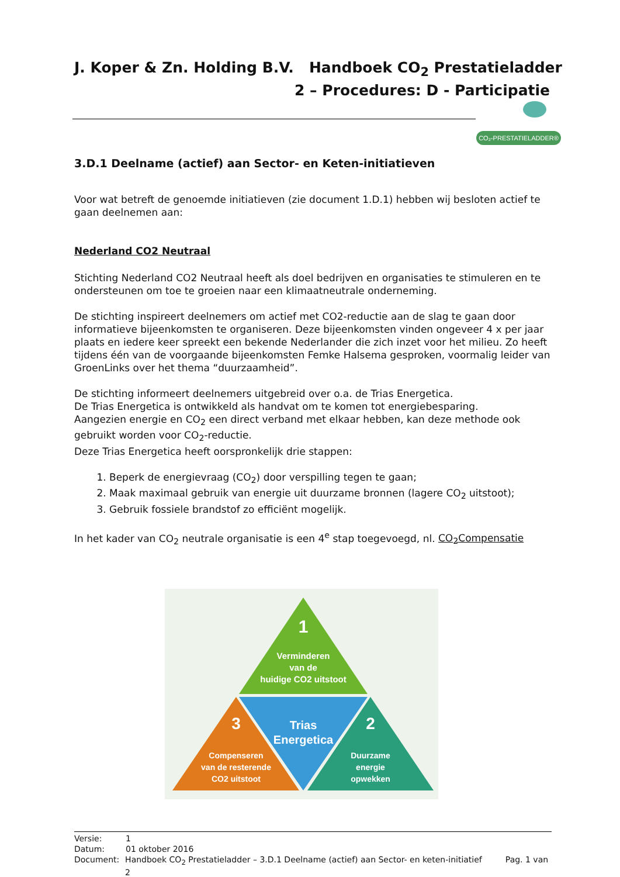J. Koper & Zn. Holding B.V. Handboek CO<sub>2</sub> Prestatieladder
2 – Procedures: D - Participatie
CO₂-PRESTATIELADDER®
3.D.1 Deelname (actief) aan Sector- en Keten-initiatieven
Voor wat betreft de genoemde initiatieven (zie document 1.D.1) hebben wij besloten actief te gaan deelnemen aan:
Nederland CO2 Neutraal
Stichting Nederland CO2 Neutraal heeft als doel bedrijven en organisaties te stimuleren en te ondersteunen om toe te groeien naar een klimaatneutrale onderneming.
De stichting inspireert deelnemers om actief met CO2-reductie aan de slag te gaan door informatieve bijeenkomsten te organiseren. Deze bijeenkomsten vinden ongeveer 4 x per jaar plaats en iedere keer spreekt een bekende Nederlander die zich inzet voor het milieu. Zo heeft tijdens één van de voorgaande bijeenkomsten Femke Halsema gesproken, voormalig leider van GroenLinks over het thema “duurzaamheid”.
De stichting informeert deelnemers uitgebreid over o.a. de Trias Energetica.
De Trias Energetica is ontwikkeld als handvat om te komen tot energiebesparing.
Aangezien energie en CO<sub>2</sub> een direct verband met elkaar hebben, kan deze methode ook gebruikt worden voor CO<sub>2</sub>-reductie.
Deze Trias Energetica heeft oorspronkelijk drie stappen:
1. Beperk de energievraag (CO<sub>2</sub>) door verspilling tegen te gaan;
2. Maak maximaal gebruik van energie uit duurzame bronnen (lagere CO<sub>2</sub> uitstoot);
3. Gebruik fossiele brandstof zo efficiënt mogelijk.
In het kader van CO<sub>2</sub> neutrale organisatie is een 4<sup>e</sup> stap toegevoegd, nl. CO<sub>2</sub>Compensatie
1
Verminderen
van de
huidige CO2 uitstoot
Trias
Energetica
3
Compenseren
van de resterende
CO2 uitstoot
2
Duurzame
energie
opwekken
Versie: 1
Datum: 01 oktober 2016
Document: Handboek CO<sub>2</sub> Prestatieladder – 3.D.1 Deelname (actief) aan Sector- en keten-initiatief Pag. 1 van 2